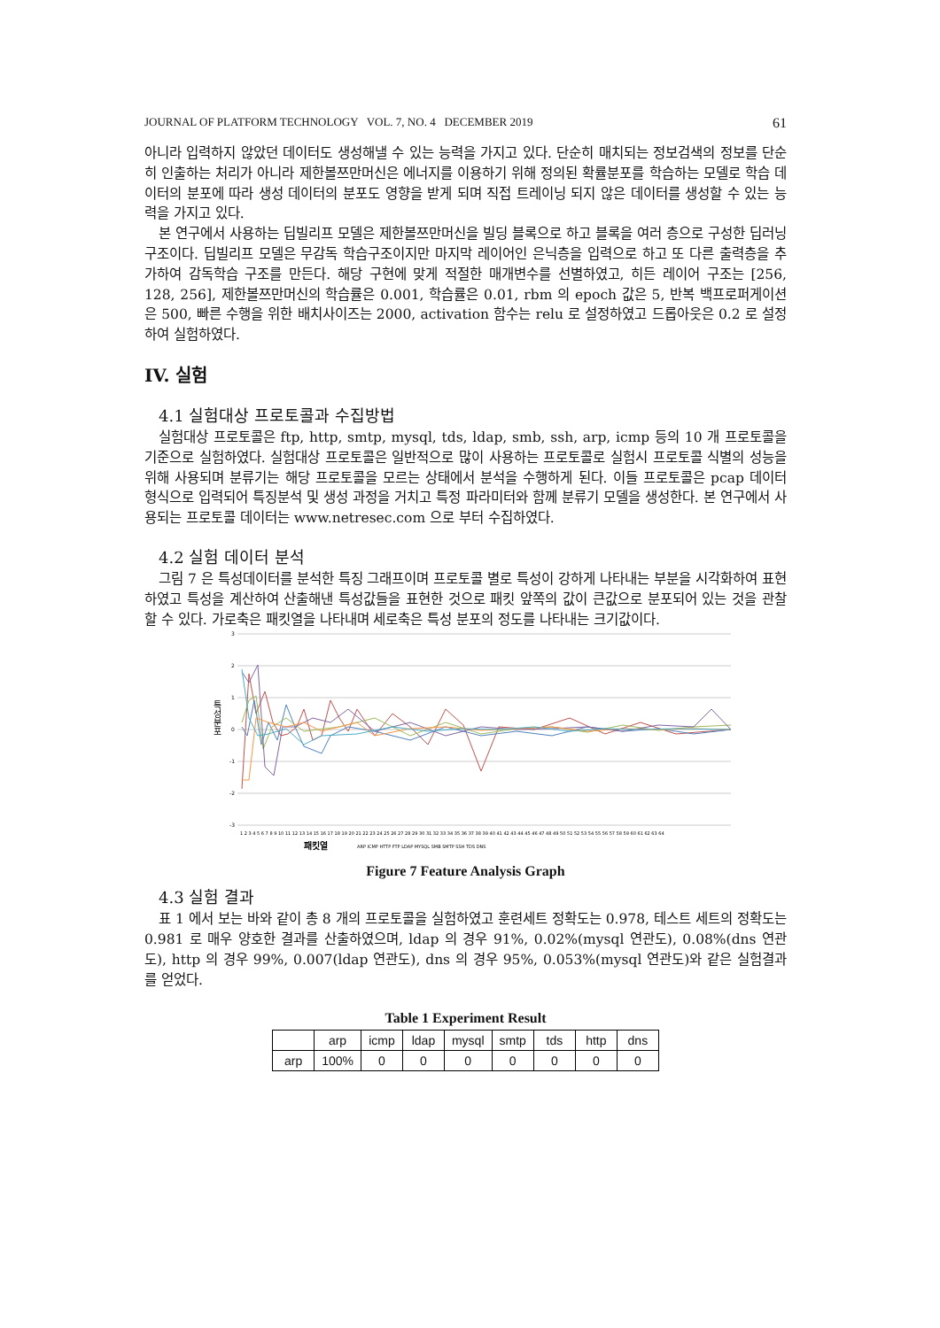JOURNAL OF PLATFORM TECHNOLOGY VOL. 7, NO. 4 DECEMBER 2019 61
아니라 입력하지 않았던 데이터도 생성해낼 수 있는 능력을 가지고 있다. 단순히 매치되는 정보검색의 정보를 단순히 인출하는 처리가 아니라 제한볼쯔만머신은 에너지를 이용하기 위해 정의된 확률분포를 학습하는 모델로 학습 데이터의 분포에 따라 생성 데이터의 분포도 영향을 받게 되며 직접 트레이닝 되지 않은 데이터를 생성할 수 있는 능력을 가지고 있다.
본 연구에서 사용하는 딥빌리프 모델은 제한볼쯔만머신을 빌딩 블록으로 하고 블록을 여러 층으로 구성한 딥러닝 구조이다. 딥빌리프 모델은 무감독 학습구조이지만 마지막 레이어인 은닉층을 입력으로 하고 또 다른 출력층을 추가하여 감독학습 구조를 만든다. 해당 구현에 맞게 적절한 매개변수를 선별하였고, 히든 레이어 구조는 [256, 128, 256], 제한볼쯔만머신의 학습률은 0.001, 학습률은 0.01, rbm 의 epoch 값은 5, 반복 백프로퍼게이션은 500, 빠른 수행을 위한 배치사이즈는 2000, activation 함수는 relu 로 설정하였고 드롭아웃은 0.2 로 설정하여 실험하였다.
IV. 실험
4.1 실험대상 프로토콜과 수집방법
실험대상 프로토콜은 ftp, http, smtp, mysql, tds, ldap, smb, ssh, arp, icmp 등의 10 개 프로토콜을 기준으로 실험하였다. 실험대상 프로토콜은 일반적으로 많이 사용하는 프로토콜로 실험시 프로토콜 식별의 성능을 위해 사용되며 분류기는 해당 프로토콜을 모르는 상태에서 분석을 수행하게 된다. 이들 프로토콜은 pcap 데이터 형식으로 입력되어 특징분석 및 생성 과정을 거치고 특정 파라미터와 함께 분류기 모델을 생성한다. 본 연구에서 사용되는 프로토콜 데이터는 www.netresec.com 으로 부터 수집하였다.
4.2 실험 데이터 분석
그림 7 은 특성데이터를 분석한 특징 그래프이며 프로토콜 별로 특성이 강하게 나타내는 부분을 시각화하여 표현하였고 특성을 계산하여 산출해낸 특성값들을 표현한 것으로 패킷 앞쪽의 값이 큰값으로 분포되어 있는 것을 관찰할 수 있다. 가로축은 패킷열을 나타내며 세로축은 특성 분포의 정도를 나타내는 크기값이다.
3
2
1
0
-1
-2
-3
특성분포
1 2 3 4 5 6 7 8 9 10 11 12 13 14 15 16 17 18 19 20 21 22 23 24 25 26 27 28 29 30 31 32 33 34 35 36 37 38 39 40 41 42 43 44 45 46 47 48 49 50 51 52 53 54 55 56 57 58 59 60 61 62 63 64
패킷열
ARP ICMP HTTP FTP LDAP MYSQL SMB SMTP SSH TDS DNS
Figure 7 Feature Analysis Graph
4.3 실험 결과
표 1 에서 보는 바와 같이 총 8 개의 프로토콜을 실험하였고 훈련세트 정확도는 0.978, 테스트 세트의 정확도는 0.981 로 매우 양호한 결과를 산출하였으며, ldap 의 경우 91%, 0.02%(mysql 연관도), 0.08%(dns 연관도), http 의 경우 99%, 0.007(ldap 연관도), dns 의 경우 95%, 0.053%(mysql 연관도)와 같은 실험결과를 얻었다.
Table 1 Experiment Result
| | arp | icmp | ldap | mysql | smtp | tds | http | dns |
| --- | --- | --- | --- | --- | --- | --- | --- | --- |
| arp | 100% | 0 | 0 | 0 | 0 | 0 | 0 | 0 |